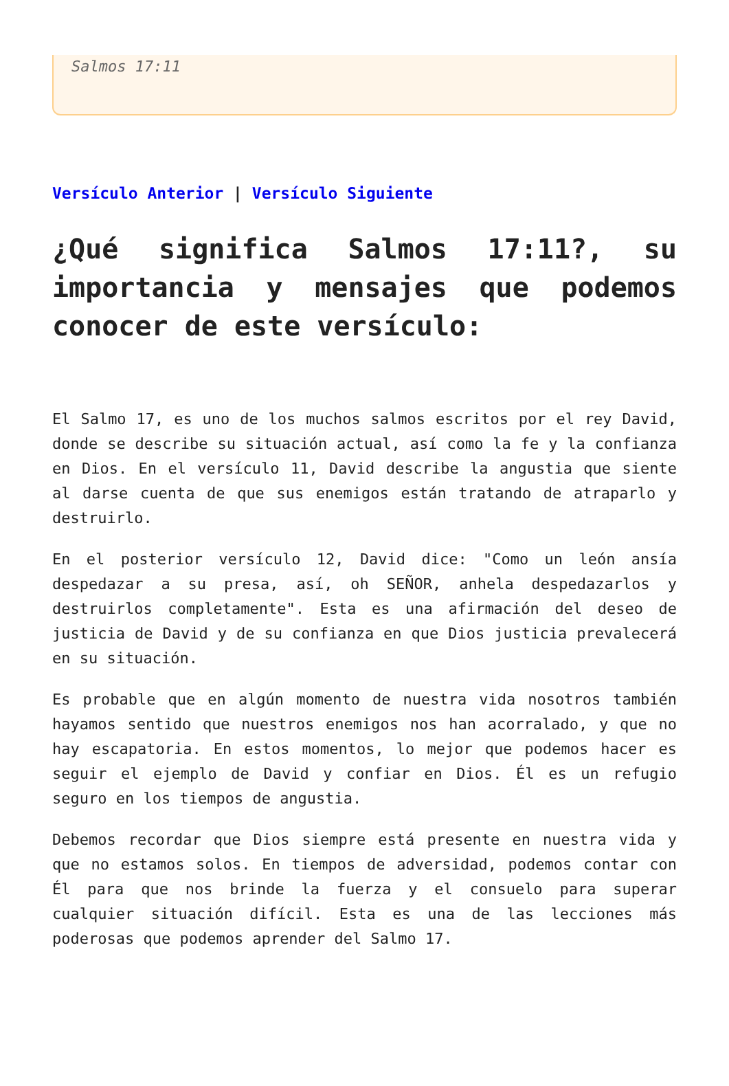Salmos 17:11
Versículo Anterior | Versículo Siguiente
¿Qué significa Salmos 17:11?, su importancia y mensajes que podemos conocer de este versículo:
El Salmo 17, es uno de los muchos salmos escritos por el rey David, donde se describe su situación actual, así como la fe y la confianza en Dios. En el versículo 11, David describe la angustia que siente al darse cuenta de que sus enemigos están tratando de atraparlo y destruirlo.
En el posterior versículo 12, David dice: "Como un león ansía despedazar a su presa, así, oh SEÑOR, anhela despedazarlos y destruirlos completamente". Esta es una afirmación del deseo de justicia de David y de su confianza en que Dios justicia prevalecerá en su situación.
Es probable que en algún momento de nuestra vida nosotros también hayamos sentido que nuestros enemigos nos han acorralado, y que no hay escapatoria. En estos momentos, lo mejor que podemos hacer es seguir el ejemplo de David y confiar en Dios. Él es un refugio seguro en los tiempos de angustia.
Debemos recordar que Dios siempre está presente en nuestra vida y que no estamos solos. En tiempos de adversidad, podemos contar con Él para que nos brinde la fuerza y el consuelo para superar cualquier situación difícil. Esta es una de las lecciones más poderosas que podemos aprender del Salmo 17.